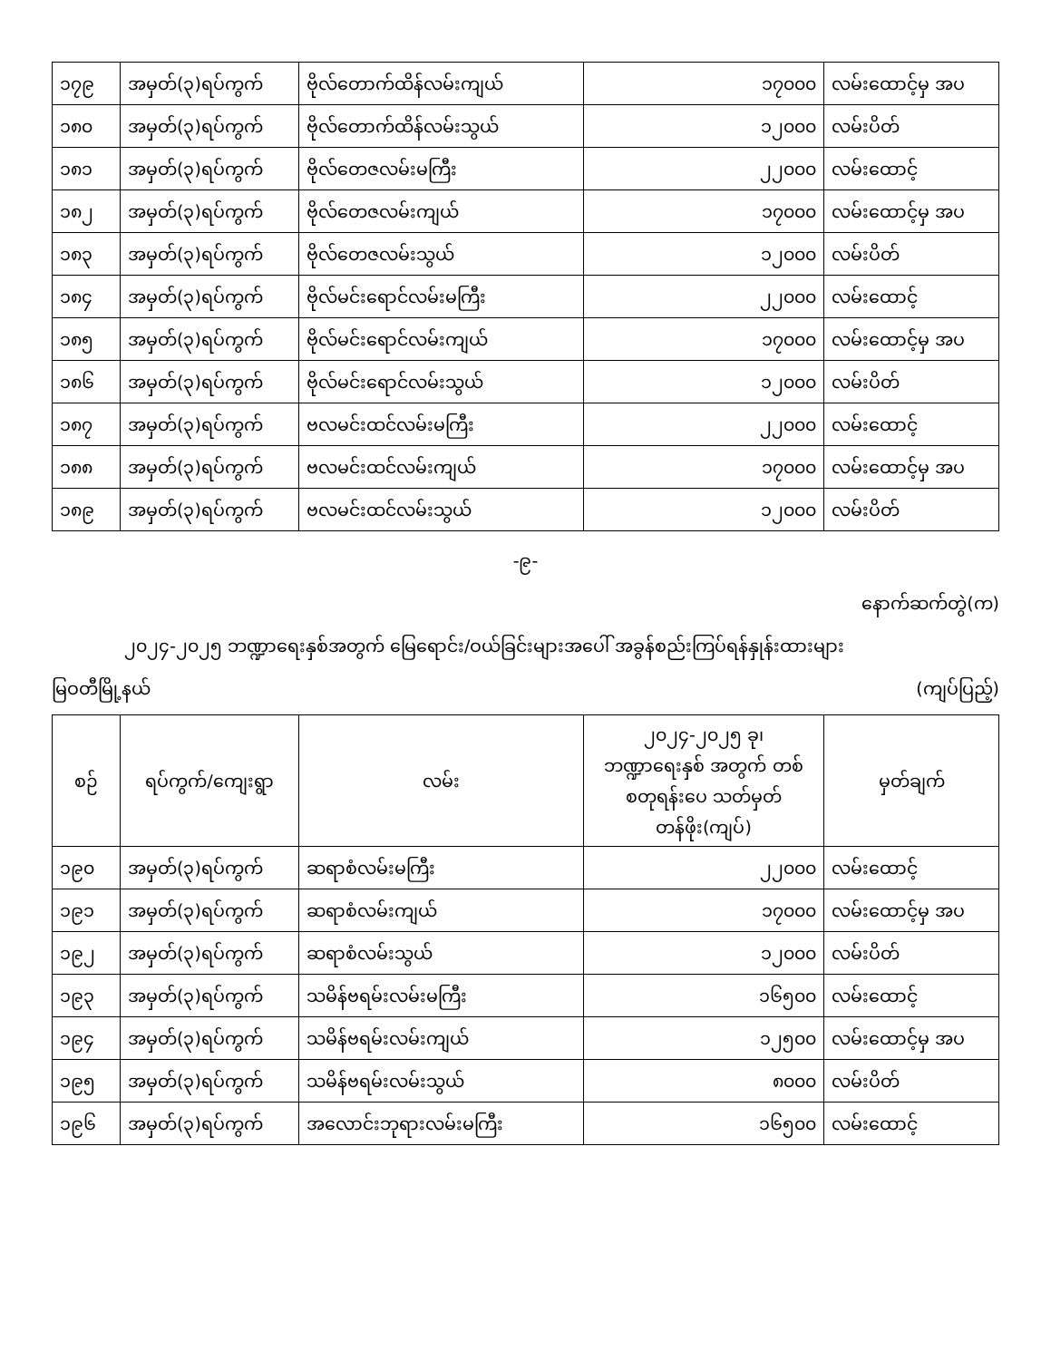| ၁၇၉ | အမှတ်(၃)ရပ်ကွက် | ဗိုလ်တောက်ထိန်လမ်းကျယ် | ၁၇၀၀၀ | လမ်းထောင့်မှ အပ |
| ၁၈၀ | အမှတ်(၃)ရပ်ကွက် | ဗိုလ်တောက်ထိန်လမ်းသွယ် | ၁၂၀၀၀ | လမ်းပိတ် |
| ၁၈၁ | အမှတ်(၃)ရပ်ကွက် | ဗိုလ်တေဇလမ်းမကြီး | ၂၂၀၀၀ | လမ်းထောင့် |
| ၁၈၂ | အမှတ်(၃)ရပ်ကွက် | ဗိုလ်တေဇလမ်းကျယ် | ၁၇၀၀၀ | လမ်းထောင့်မှ အပ |
| ၁၈၃ | အမှတ်(၃)ရပ်ကွက် | ဗိုလ်တေဇလမ်းသွယ် | ၁၂၀၀၀ | လမ်းပိတ် |
| ၁၈၄ | အမှတ်(၃)ရပ်ကွက် | ဗိုလ်မင်းရောင်လမ်းမကြီး | ၂၂၀၀၀ | လမ်းထောင့် |
| ၁၈၅ | အမှတ်(၃)ရပ်ကွက် | ဗိုလ်မင်းရောင်လမ်းကျယ် | ၁၇၀၀၀ | လမ်းထောင့်မှ အပ |
| ၁၈၆ | အမှတ်(၃)ရပ်ကွက် | ဗိုလ်မင်းရောင်လမ်းသွယ် | ၁၂၀၀၀ | လမ်းပိတ် |
| ၁၈၇ | အမှတ်(၃)ရပ်ကွက် | ဗလမင်းထင်လမ်းမကြီး | ၂၂၀၀၀ | လမ်းထောင့် |
| ၁၈၈ | အမှတ်(၃)ရပ်ကွက် | ဗလမင်းထင်လမ်းကျယ် | ၁၇၀၀၀ | လမ်းထောင့်မှ အပ |
| ၁၈၉ | အမှတ်(၃)ရပ်ကွက် | ဗလမင်းထင်လမ်းသွယ် | ၁၂၀၀၀ | လမ်းပိတ် |
-၉-
နောက်ဆက်တွဲ(က)
၂၀၂၄-၂၀၂၅ ဘဏ္ဍာရေးနှစ်အတွက် မြေရောင်း/ဝယ်ခြင်းများအပေါ် အခွန်စည်းကြပ်ရန်နှုန်းထားများ
မြဝတီမြို့နယ် (ကျပ်ပြည့်)
| စဉ် | ရပ်ကွက်/ကျေးရွာ | လမ်း | ၂၀၂၄-၂၀၂၅ ခု၊ ဘဏ္ဍာရေးနှစ် အတွက် တစ်စတုရန်းပေ သတ်မှတ်တန်ဖိုး(ကျပ်) | မှတ်ချက် |
| --- | --- | --- | --- | --- |
| ၁၉၀ | အမှတ်(၃)ရပ်ကွက် | ဆရာစံလမ်းမကြီး | ၂၂၀၀၀ | လမ်းထောင့် |
| ၁၉၁ | အမှတ်(၃)ရပ်ကွက် | ဆရာစံလမ်းကျယ် | ၁၇၀၀၀ | လမ်းထောင့်မှ အပ |
| ၁၉၂ | အမှတ်(၃)ရပ်ကွက် | ဆရာစံလမ်းသွယ် | ၁၂၀၀၀ | လမ်းပိတ် |
| ၁၉၃ | အမှတ်(၃)ရပ်ကွက် | သမိန်ဗရမ်းလမ်းမကြီး | ၁၆၅၀၀ | လမ်းထောင့် |
| ၁၉၄ | အမှတ်(၃)ရပ်ကွက် | သမိန်ဗရမ်းလမ်းကျယ် | ၁၂၅၀၀ | လမ်းထောင့်မှ အပ |
| ၁၉၅ | အမှတ်(၃)ရပ်ကွက် | သမိန်ဗရမ်းလမ်းသွယ် | ၈၀၀၀ | လမ်းပိတ် |
| ၁၉၆ | အမှတ်(၃)ရပ်ကွက် | အလောင်းဘုရားလမ်းမကြီး | ၁၆၅၀၀ | လမ်းထောင့် |